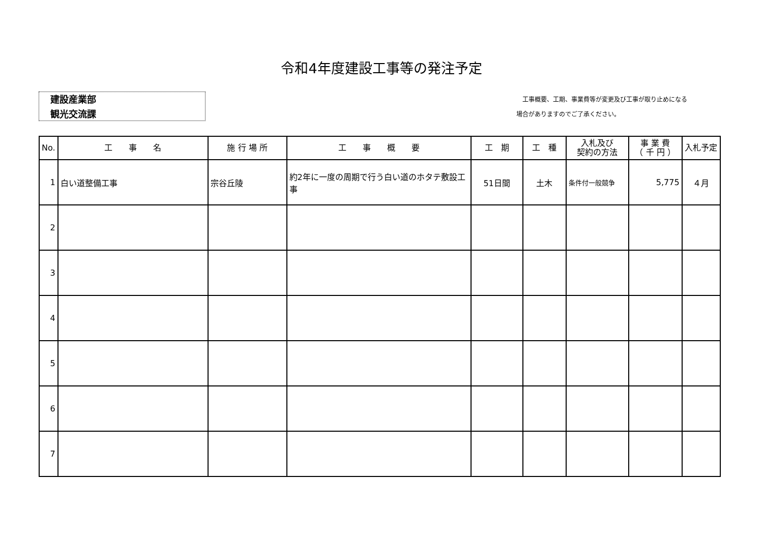令和4年度建設工事等の発注予定
建設産業部
観光交流課
　工事概要、工期、事業費等が変更及び工事が取り止めになる
場合がありますのでご了承ください。
| No. | 工 事 名 | 施 行 場 所 | 工 事 概 要 | 工 期 | 工 種 | 入札及び 契約の方法 | 事 業 費 （ 千 円 ） | 入札予定 |
| --- | --- | --- | --- | --- | --- | --- | --- | --- |
| 1 | 白い道整備工事 | 宗谷丘陵 | 約2年に一度の周期で行う白い道のホタテ敷設工事 | 51日間 | 土木 | 条件付一般競争 | 5,775 | ４月 |
| 2 | | | | | | | | |
| 3 | | | | | | | | |
| 4 | | | | | | | | |
| 5 | | | | | | | | |
| 6 | | | | | | | | |
| 7 | | | | | | | | |